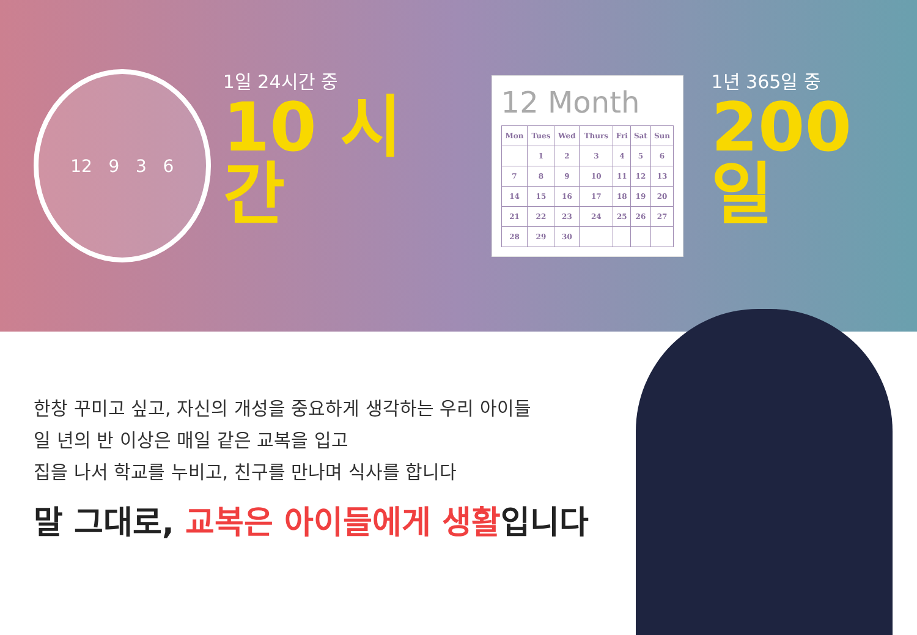12 9 3 6
1일 24시간 중
10 시간
12 Month
| Mon | Tues | Wed | Thurs | Fri | Sat | Sun |
| --- | --- | --- | --- | --- | --- | --- |
| | 1 | 2 | 3 | 4 | 5 | 6 |
| 7 | 8 | 9 | 10 | 11 | 12 | 13 |
| 14 | 15 | 16 | 17 | 18 | 19 | 20 |
| 21 | 22 | 23 | 24 | 25 | 26 | 27 |
| 28 | 29 | 30 | | | | |
1년 365일 중
200 일
한창 꾸미고 싶고, 자신의 개성을 중요하게 생각하는 우리 아이들
일 년의 반 이상은 매일 같은 교복을 입고
집을 나서 학교를 누비고, 친구를 만나며 식사를 합니다
말 그대로, 교복은 아이들에게 생활입니다